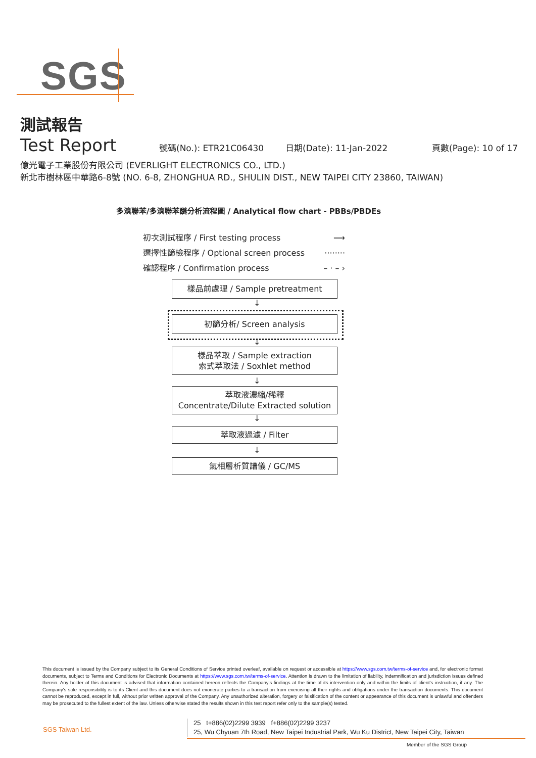SGS
測試報告
Test Report 號碼(No.): ETR21C06430 日期(Date): 11-Jan-2022 頁數(Page): 10 of 17
億光電子工業股份有限公司 (EVERLIGHT ELECTRONICS CO., LTD.)
新北市樹林區中華路6-8號 (NO. 6-8, ZHONGHUA RD., SHULIN DIST., NEW TAIPEI CITY 23860, TAIWAN)
多溴聯苯/多溴聯苯醚分析流程圖 / Analytical flow chart - PBBs/PBDEs
初次測試程序 / First testing process ⟶
選擇性篩檢程序 / Optional screen process ········
確認程序 / Confirmation process – · – ›
樣品前處理 / Sample pretreatment
↓
初篩分析/ Screen analysis
↓
樣品萃取 / Sample extraction
索式萃取法 / Soxhlet method
↓
萃取液濃縮/稀釋
Concentrate/Dilute Extracted solution
↓
萃取液過濾 / Filter
↓
氣相層析質譜儀 / GC/MS
This document is issued by the Company subject to its General Conditions of Service printed overleaf, available on request or accessible at https://www.sgs.com.tw/terms-of-service and, for electronic format documents, subject to Terms and Conditions for Electronic Documents at https://www.sgs.com.tw/terms-of-service. Attention is drawn to the limitation of liability, indemnification and jurisdiction issues defined therein. Any holder of this document is advised that information contained hereon reflects the Company's findings at the time of its intervention only and within the limits of client's instruction, if any. The Company's sole responsibility is to its Client and this document does not exonerate parties to a transaction from exercising all their rights and obligations under the transaction documents. This document cannot be reproduced, except in full, without prior written approval of the Company. Any unauthorized alteration, forgery or falsification of the content or appearance of this document is unlawful and offenders may be prosecuted to the fullest extent of the law. Unless otherwise stated the results shown in this test report refer only to the sample(s) tested.
SGS Taiwan Ltd.
25 t+886(02)2299 3939 f+886(02)2299 3237
25, Wu Chyuan 7th Road, New Taipei Industrial Park, Wu Ku District, New Taipei City, Taiwan
Member of the SGS Group